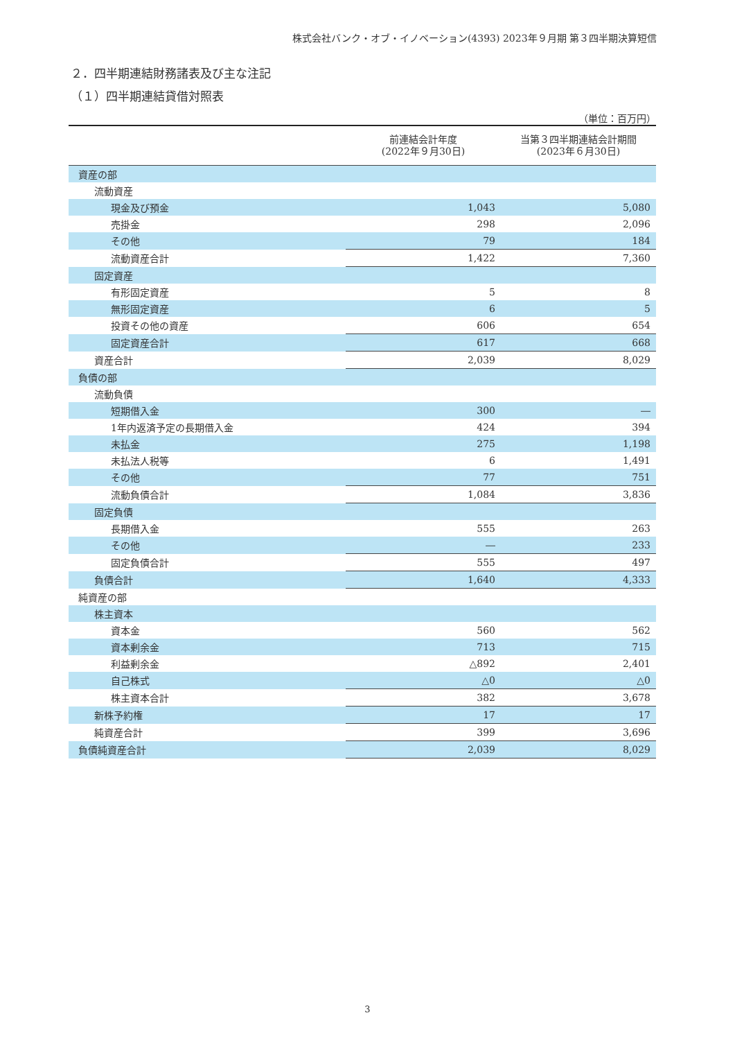株式会社バンク・オブ・イノベーション(4393) 2023年９月期 第３四半期決算短信
２．四半期連結財務諸表及び主な注記
（１）四半期連結貸借対照表
（単位：百万円）
| | 前連結会計年度 (2022年９月30日) | 当第３四半期連結会計期間 (2023年６月30日) |
| --- | --- | --- |
| 資産の部 | | |
| 流動資産 | | |
| 現金及び預金 | 1,043 | 5,080 |
| 売掛金 | 298 | 2,096 |
| その他 | 79 | 184 |
| 流動資産合計 | 1,422 | 7,360 |
| 固定資産 | | |
| 有形固定資産 | 5 | 8 |
| 無形固定資産 | 6 | 5 |
| 投資その他の資産 | 606 | 654 |
| 固定資産合計 | 617 | 668 |
| 資産合計 | 2,039 | 8,029 |
| 負債の部 | | |
| 流動負債 | | |
| 短期借入金 | 300 | ― |
| 1年内返済予定の長期借入金 | 424 | 394 |
| 未払金 | 275 | 1,198 |
| 未払法人税等 | 6 | 1,491 |
| その他 | 77 | 751 |
| 流動負債合計 | 1,084 | 3,836 |
| 固定負債 | | |
| 長期借入金 | 555 | 263 |
| その他 | ― | 233 |
| 固定負債合計 | 555 | 497 |
| 負債合計 | 1,640 | 4,333 |
| 純資産の部 | | |
| 株主資本 | | |
| 資本金 | 560 | 562 |
| 資本剰余金 | 713 | 715 |
| 利益剰余金 | △892 | 2,401 |
| 自己株式 | △0 | △0 |
| 株主資本合計 | 382 | 3,678 |
| 新株予約権 | 17 | 17 |
| 純資産合計 | 399 | 3,696 |
| 負債純資産合計 | 2,039 | 8,029 |
3